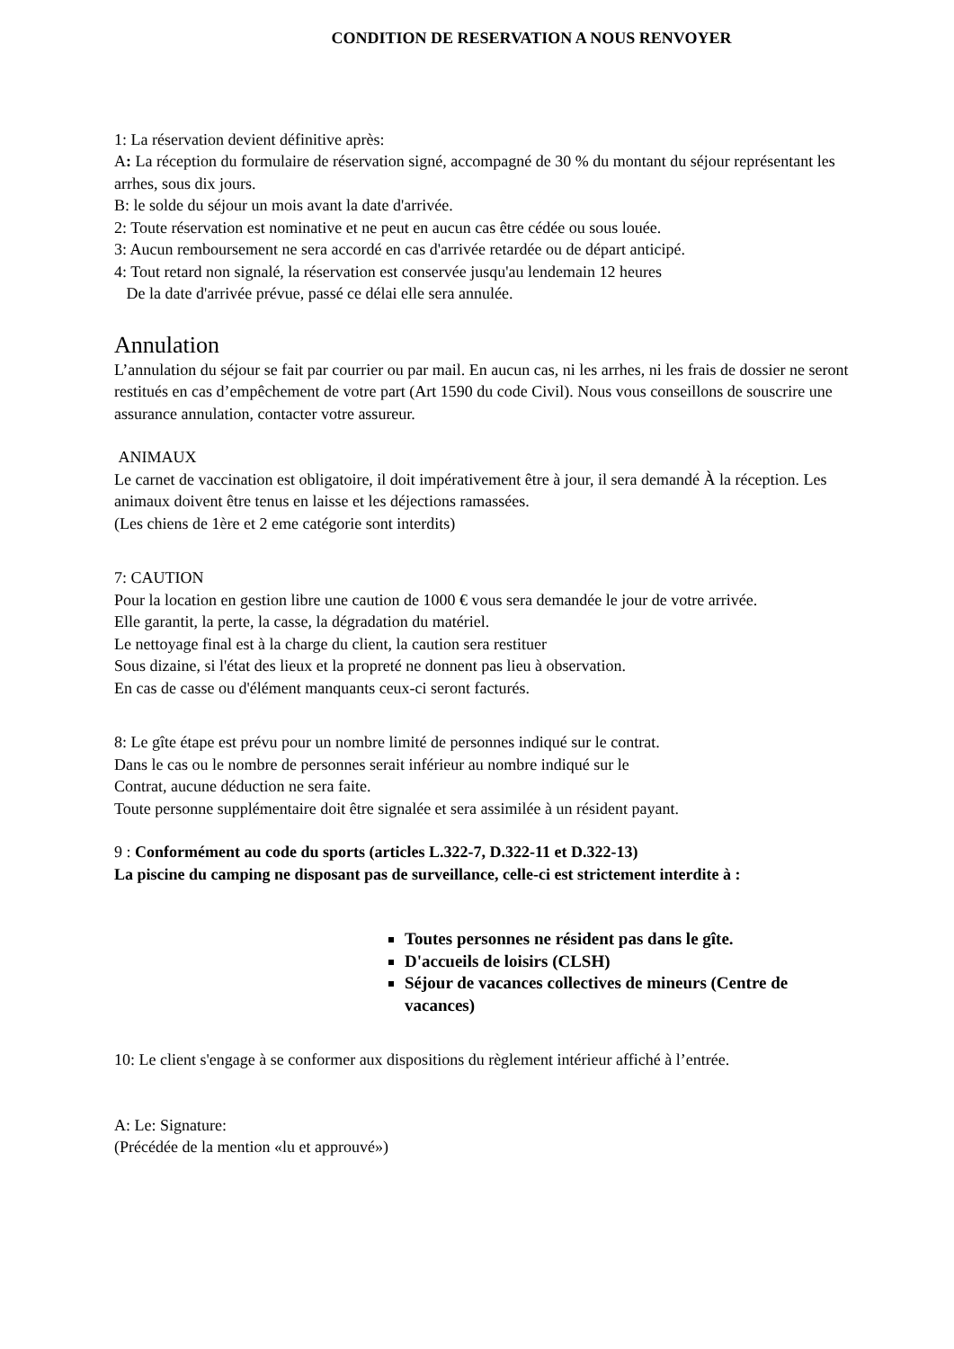CONDITION DE RESERVATION A NOUS RENVOYER
1: La réservation devient définitive après:
A: La réception du formulaire de réservation signé, accompagné de 30 % du montant du séjour représentant les arrhes, sous dix jours.
B: le solde du séjour un mois avant la date d'arrivée.
2: Toute réservation est nominative et ne peut en aucun cas être cédée ou sous louée.
3: Aucun remboursement ne sera accordé en cas d'arrivée retardée ou de départ anticipé.
4: Tout retard non signalé, la réservation est conservée jusqu'au lendemain 12 heures
De la date d'arrivée prévue, passé ce délai elle sera annulée.
Annulation
L’annulation du séjour se fait par courrier ou par mail. En aucun cas, ni les arrhes, ni les frais de dossier ne seront restitués en cas d’empêchement de votre part (Art 1590 du code Civil). Nous vous conseillons de souscrire une assurance annulation, contacter votre assureur.
ANIMAUX
Le carnet de vaccination est obligatoire, il doit impérativement être à jour, il sera demandé À la réception. Les animaux doivent être tenus en laisse et les déjections ramassées.
(Les chiens de 1ère et 2 eme catégorie sont interdits)
7: CAUTION
Pour la location en gestion libre une caution de 1000 € vous sera demandée le jour de votre arrivée.
Elle garantit, la perte, la casse, la dégradation du matériel.
Le nettoyage final est à la charge du client, la caution sera restituer
Sous dizaine, si l'état des lieux et la propreté ne donnent pas lieu à observation.
En cas de casse ou d'élément manquants ceux-ci seront facturés.
8: Le gîte étape est prévu pour un nombre limité de personnes indiqué sur le contrat.
Dans le cas ou le nombre de personnes serait inférieur au nombre indiqué sur le
Contrat, aucune déduction ne sera faite.
Toute personne supplémentaire doit être signalée et sera assimilée à un résident payant.
9 : Conformément au code du sports (articles L.322-7, D.322-11 et D.322-13)
La piscine du camping ne disposant pas de surveillance, celle-ci est strictement interdite à :
Toutes personnes ne résident pas dans le gîte.
D'accueils de loisirs (CLSH)
Séjour de vacances collectives de mineurs (Centre de vacances)
10: Le client s'engage à se conformer aux dispositions du règlement intérieur affiché à l’entrée.
A: Le: Signature:
(Précédée de la mention «lu et approuvé»)